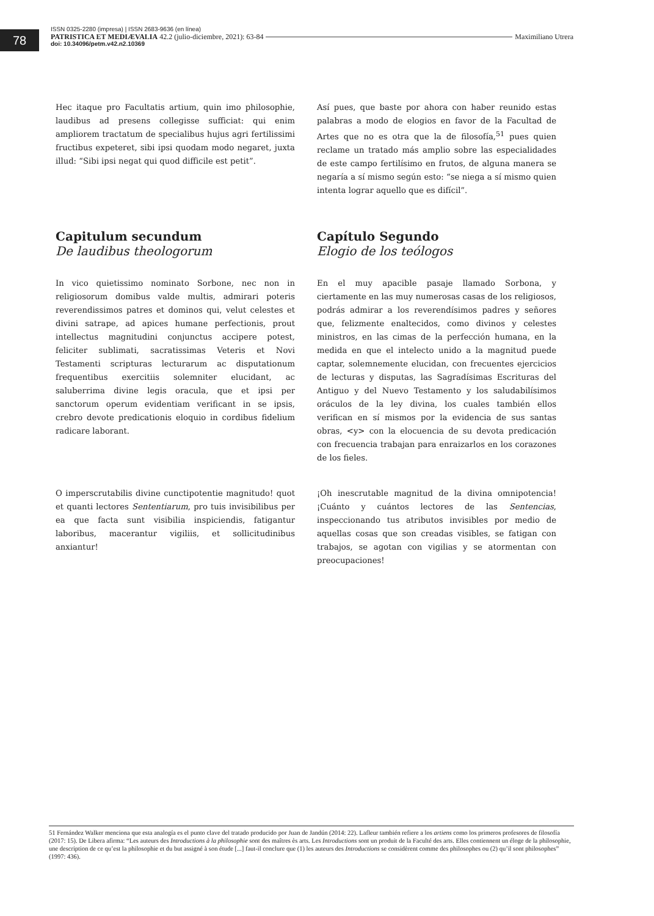78
ISSN 0325-2280 (impresa) | ISSN 2683-9636 (en línea)
PATRISTICA ET MEDIÆVALIA 42.2 (julio-diciembre, 2021): 63-84 Maximiliano Utrera
doi: 10.34096/petm.v42.n2.10369
Hec itaque pro Facultatis artium, quin imo philosophie, laudibus ad presens collegisse sufficiat: qui enim ampliorem tractatum de specialibus hujus agri fertilissimi fructibus expeteret, sibi ipsi quodam modo negaret, juxta illud: “Sibi ipsi negat qui quod difficile est petit”.
Así pues, que baste por ahora con haber reunido estas palabras a modo de elogios en favor de la Facultad de Artes que no es otra que la de filosofía,<sup>51</sup> pues quien reclame un tratado más amplio sobre las especialidades de este campo fertilísimo en frutos, de alguna manera se negaría a sí mismo según esto: “se niega a sí mismo quien intenta lograr aquello que es difícil”.
Capitulum secundum
De laudibus theologorum
Capítulo Segundo
Elogio de los teólogos
In vico quietissimo nominato Sorbone, nec non in religiosorum domibus valde multis, admirari poteris reverendissimos patres et dominos qui, velut celestes et divini satrape, ad apices humane perfectionis, prout intellectus magnitudini conjunctus accipere potest, feliciter sublimati, sacratissimas Veteris et Novi Testamenti scripturas lecturarum ac disputationum frequentibus exercitiis solemniter elucidant, ac saluberrima divine legis oracula, que et ipsi per sanctorum operum evidentiam verificant in se ipsis, crebro devote predicationis eloquio in cordibus fidelium radicare laborant.
En el muy apacible pasaje llamado Sorbona, y ciertamente en las muy numerosas casas de los religiosos, podrás admirar a los reverendísimos padres y señores que, felizmente enaltecidos, como divinos y celestes ministros, en las cimas de la perfección humana, en la medida en que el intelecto unido a la magnitud puede captar, solemnemente elucidan, con frecuentes ejercicios de lecturas y disputas, las Sagradísimas Escrituras del Antiguo y del Nuevo Testamento y los saludabilísimos oráculos de la ley divina, los cuales también ellos verifican en sí mismos por la evidencia de sus santas obras, <y> con la elocuencia de su devota predicación con frecuencia trabajan para enraizarlos en los corazones de los fieles.
O imperscrutabilis divine cunctipotentie magnitudo! quot et quanti lectores Sententiarum, pro tuis invisibilibus per ea que facta sunt visibilia inspiciendis, fatigantur laboribus, macerantur vigiliis, et sollicitudinibus anxiantur!
¡Oh inescrutable magnitud de la divina omnipotencia! ¡Cuánto y cuántos lectores de las Sentencias, inspeccionando tus atributos invisibles por medio de aquellas cosas que son creadas visibles, se fatigan con trabajos, se agotan con vigilias y se atormentan con preocupaciones!
51 Fernández Walker menciona que esta analogía es el punto clave del tratado producido por Juan de Jandún (2014: 22). Lafleur también refiere a los artiens como los primeros profesores de filosofía (2017: 15). De Libera afirma: “Les auteurs des Introductions à la philosophie sont des maîtres ès arts. Les Introductions sont un produit de la Faculté des arts. Elles contiennent un éloge de la philosophie, une description de ce qu’est la philosophie et du but assigné à son étude [...] faut-il conclure que (1) les auteurs des Introductions se considèrent comme des philosophes ou (2) qu’il sont philosophes” (1997: 436).